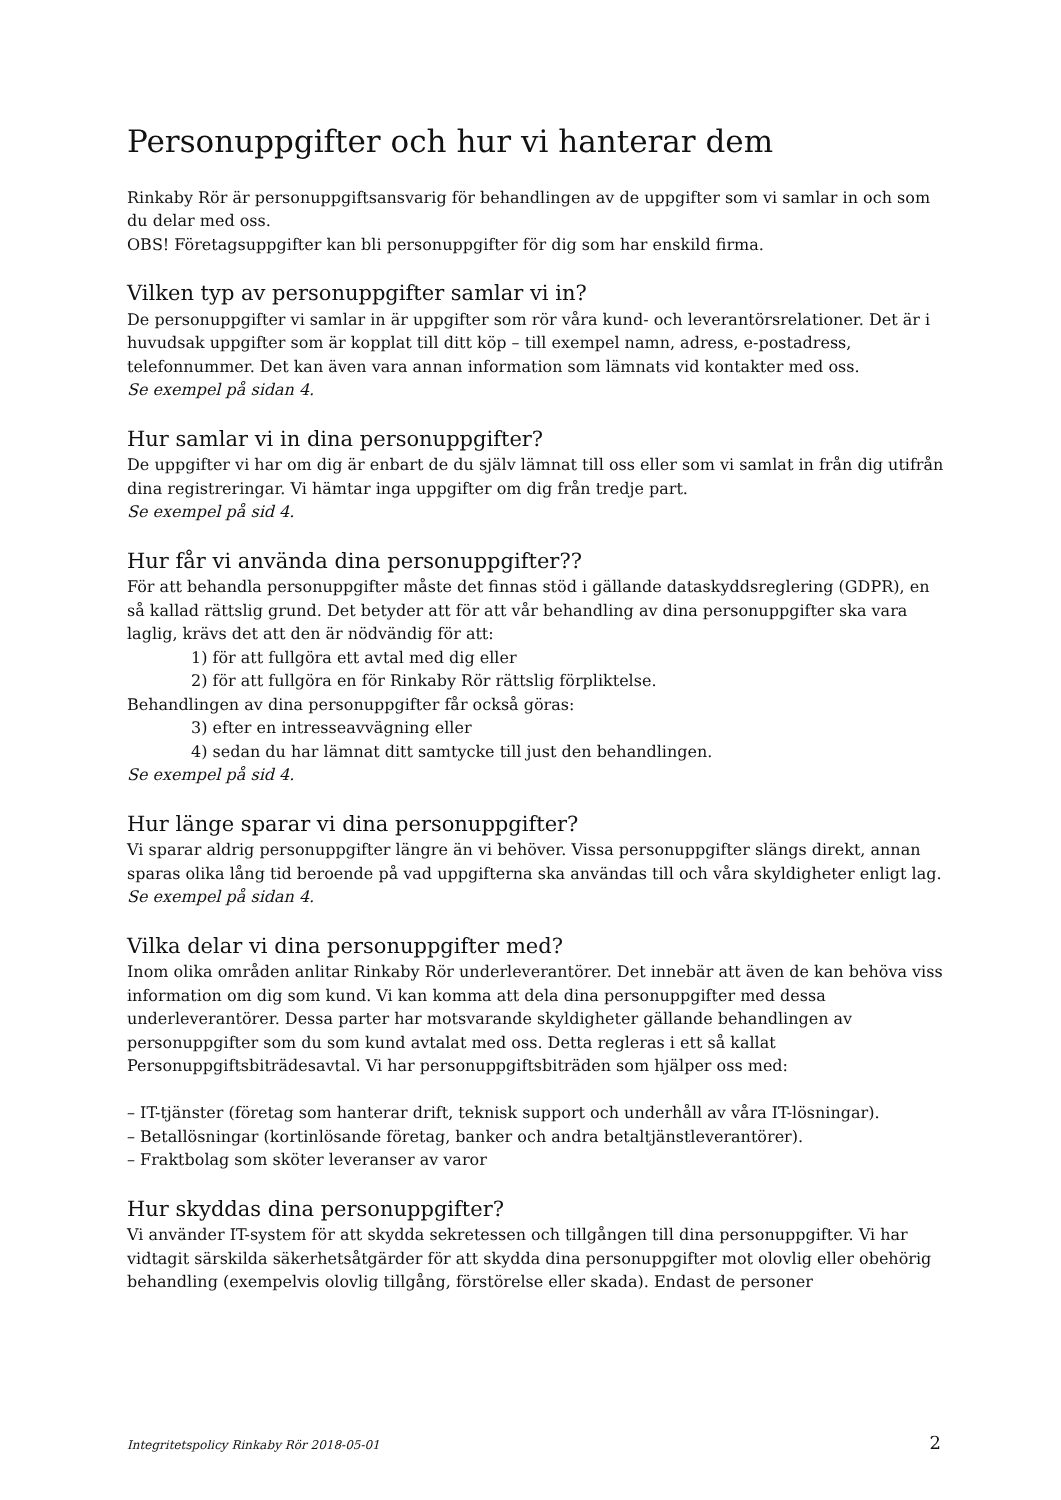Personuppgifter och hur vi hanterar dem
Rinkaby Rör är personuppgiftsansvarig för behandlingen av de uppgifter som vi samlar in och som du delar med oss.
OBS! Företagsuppgifter kan bli personuppgifter för dig som har enskild firma.
Vilken typ av personuppgifter samlar vi in?
De personuppgifter vi samlar in är uppgifter som rör våra kund- och leverantörsrelationer. Det är i huvudsak uppgifter som är kopplat till ditt köp – till exempel namn, adress, e-postadress, telefonnummer. Det kan även vara annan information som lämnats vid kontakter med oss.
Se exempel på sidan 4.
Hur samlar vi in dina personuppgifter?
De uppgifter vi har om dig är enbart de du själv lämnat till oss eller som vi samlat in från dig utifrån dina registreringar. Vi hämtar inga uppgifter om dig från tredje part.
Se exempel på sid 4.
Hur får vi använda dina personuppgifter??
För att behandla personuppgifter måste det finnas stöd i gällande dataskyddsreglering (GDPR), en så kallad rättslig grund. Det betyder att för att vår behandling av dina personuppgifter ska vara laglig, krävs det att den är nödvändig för att:
1) för att fullgöra ett avtal med dig eller
2) för att fullgöra en för Rinkaby Rör rättslig förpliktelse.
Behandlingen av dina personuppgifter får också göras:
3) efter en intresseavvägning eller
4) sedan du har lämnat ditt samtycke till just den behandlingen.
Se exempel på sid 4.
Hur länge sparar vi dina personuppgifter?
Vi sparar aldrig personuppgifter längre än vi behöver. Vissa personuppgifter slängs direkt, annan sparas olika lång tid beroende på vad uppgifterna ska användas till och våra skyldigheter enligt lag.
Se exempel på sidan 4.
Vilka delar vi dina personuppgifter med?
Inom olika områden anlitar Rinkaby Rör underleverantörer. Det innebär att även de kan behöva viss information om dig som kund. Vi kan komma att dela dina personuppgifter med dessa underleverantörer. Dessa parter har motsvarande skyldigheter gällande behandlingen av personuppgifter som du som kund avtalat med oss. Detta regleras i ett så kallat Personuppgiftsbiträdesavtal. Vi har personuppgiftsbiträden som hjälper oss med:
– IT-tjänster (företag som hanterar drift, teknisk support och underhåll av våra IT-lösningar).
– Betallösningar (kortinlösande företag, banker och andra betaltjänstleverantörer).
– Fraktbolag som sköter leveranser av varor
Hur skyddas dina personuppgifter?
Vi använder IT-system för att skydda sekretessen och tillgången till dina personuppgifter. Vi har vidtagit särskilda säkerhetsåtgärder för att skydda dina personuppgifter mot olovlig eller obehörig behandling (exempelvis olovlig tillgång, förstörelse eller skada). Endast de personer
Integritetspolicy Rinkaby Rör 2018-05-01 2